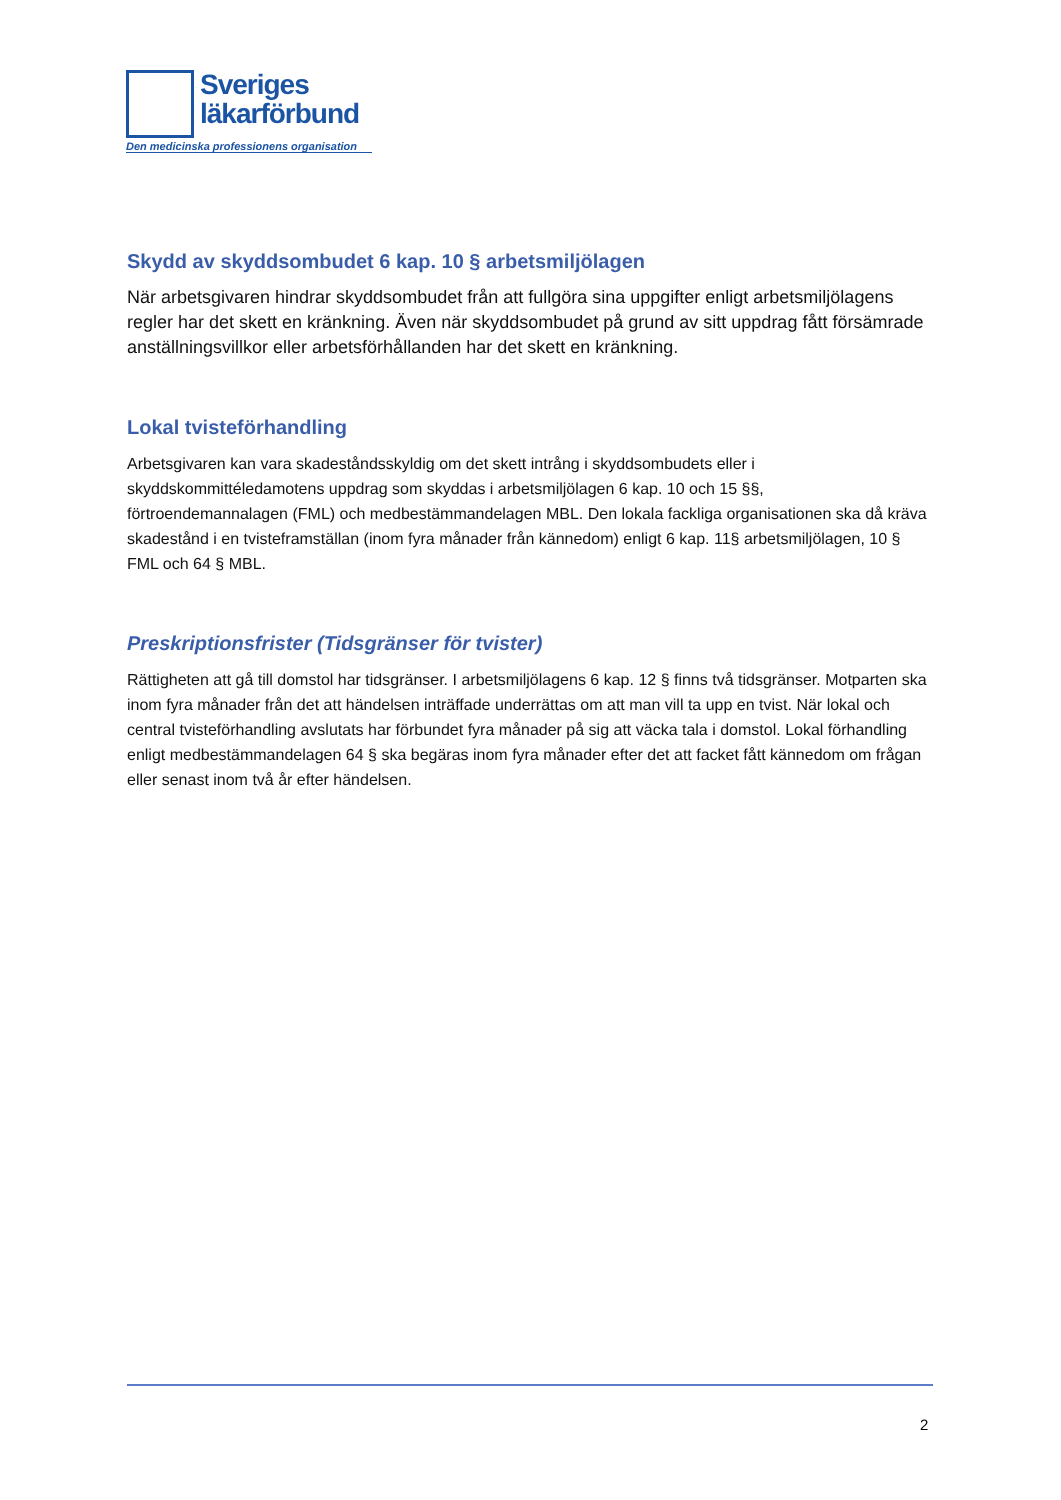Sveriges
läkarförbund
Den medicinska professionens organisation
Skydd av skyddsombudet 6 kap. 10 § arbetsmiljölagen
När arbetsgivaren hindrar skyddsombudet från att fullgöra sina uppgifter enligt arbetsmiljölagens regler har det skett en kränkning. Även när skyddsombudet på grund av sitt uppdrag fått försämrade anställningsvillkor eller arbetsförhållanden har det skett en kränkning.
Lokal tvisteförhandling
Arbetsgivaren kan vara skadeståndsskyldig om det skett intrång i skyddsombudets eller i skyddskommittéledamotens uppdrag som skyddas i arbetsmiljölagen 6 kap. 10 och 15 §§, förtroendemannalagen (FML) och medbestämmandelagen MBL. Den lokala fackliga organisationen ska då kräva skadestånd i en tvisteframställan (inom fyra månader från kännedom) enligt 6 kap. 11§ arbetsmiljölagen, 10 § FML och 64 § MBL.
Preskriptionsfrister (Tidsgränser för tvister)
Rättigheten att gå till domstol har tidsgränser. I arbetsmiljölagens 6 kap. 12 § finns två tidsgränser. Motparten ska inom fyra månader från det att händelsen inträffade underrättas om att man vill ta upp en tvist. När lokal och central tvisteförhandling avslutats har förbundet fyra månader på sig att väcka tala i domstol. Lokal förhandling enligt medbestämmandelagen 64 § ska begäras inom fyra månader efter det att facket fått kännedom om frågan eller senast inom två år efter händelsen.
2